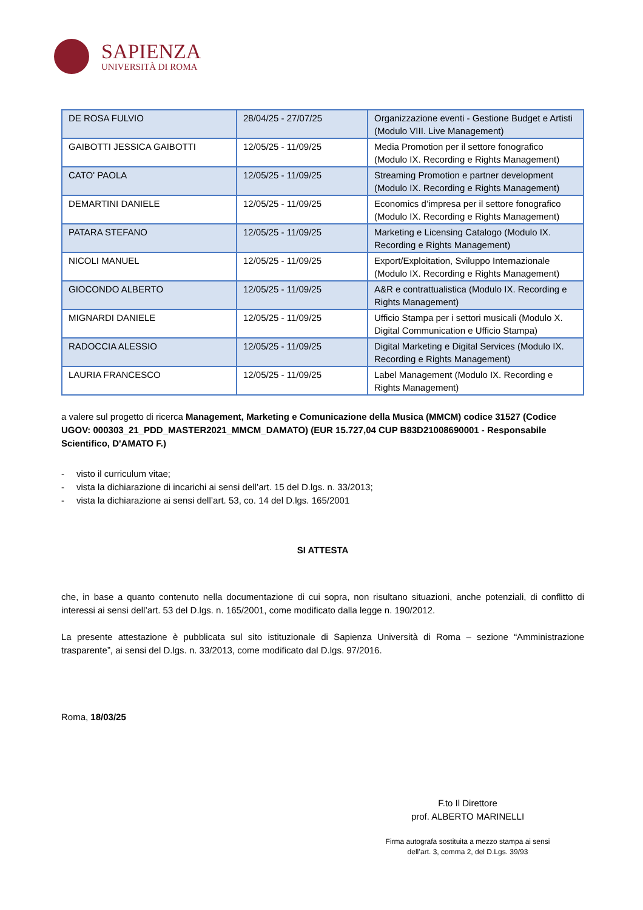SAPIENZA
UNIVERSITÀ DI ROMA
| DE ROSA FULVIO | 28/04/25 - 27/07/25 | Organizzazione eventi - Gestione Budget e Artisti (Modulo VIII. Live Management) |
| GAIBOTTI JESSICA GAIBOTTI | 12/05/25 - 11/09/25 | Media Promotion per il settore fonografico (Modulo IX. Recording e Rights Management) |
| CATO' PAOLA | 12/05/25 - 11/09/25 | Streaming Promotion e partner development (Modulo IX. Recording e Rights Management) |
| DEMARTINI DANIELE | 12/05/25 - 11/09/25 | Economics d’impresa per il settore fonografico (Modulo IX. Recording e Rights Management) |
| PATARA STEFANO | 12/05/25 - 11/09/25 | Marketing e Licensing Catalogo (Modulo IX. Recording e Rights Management) |
| NICOLI MANUEL | 12/05/25 - 11/09/25 | Export/Exploitation, Sviluppo Internazionale (Modulo IX. Recording e Rights Management) |
| GIOCONDO ALBERTO | 12/05/25 - 11/09/25 | A&R e contrattualistica (Modulo IX. Recording e Rights Management) |
| MIGNARDI DANIELE | 12/05/25 - 11/09/25 | Ufficio Stampa per i settori musicali (Modulo X. Digital Communication e Ufficio Stampa) |
| RADOCCIA ALESSIO | 12/05/25 - 11/09/25 | Digital Marketing e Digital Services (Modulo IX. Recording e Rights Management) |
| LAURIA FRANCESCO | 12/05/25 - 11/09/25 | Label Management (Modulo IX. Recording e Rights Management) |
a valere sul progetto di ricerca Management, Marketing e Comunicazione della Musica (MMCM) codice 31527 (Codice UGOV: 000303_21_PDD_MASTER2021_MMCM_DAMATO) (EUR 15.727,04 CUP B83D21008690001 - Responsabile Scientifico, D'AMATO F.)
- visto il curriculum vitae;
- vista la dichiarazione di incarichi ai sensi dell’art. 15 del D.lgs. n. 33/2013;
- vista la dichiarazione ai sensi dell’art. 53, co. 14 del D.lgs. 165/2001
SI ATTESTA
che, in base a quanto contenuto nella documentazione di cui sopra, non risultano situazioni, anche potenziali, di conflitto di interessi ai sensi dell’art. 53 del D.lgs. n. 165/2001, come modificato dalla legge n. 190/2012.
La presente attestazione è pubblicata sul sito istituzionale di Sapienza Università di Roma – sezione “Amministrazione trasparente”, ai sensi del D.lgs. n. 33/2013, come modificato dal D.lgs. 97/2016.
Roma, 18/03/25
F.to Il Direttore
prof. ALBERTO MARINELLI
Firma autografa sostituita a mezzo stampa ai sensi dell’art. 3, comma 2, del D.Lgs. 39/93